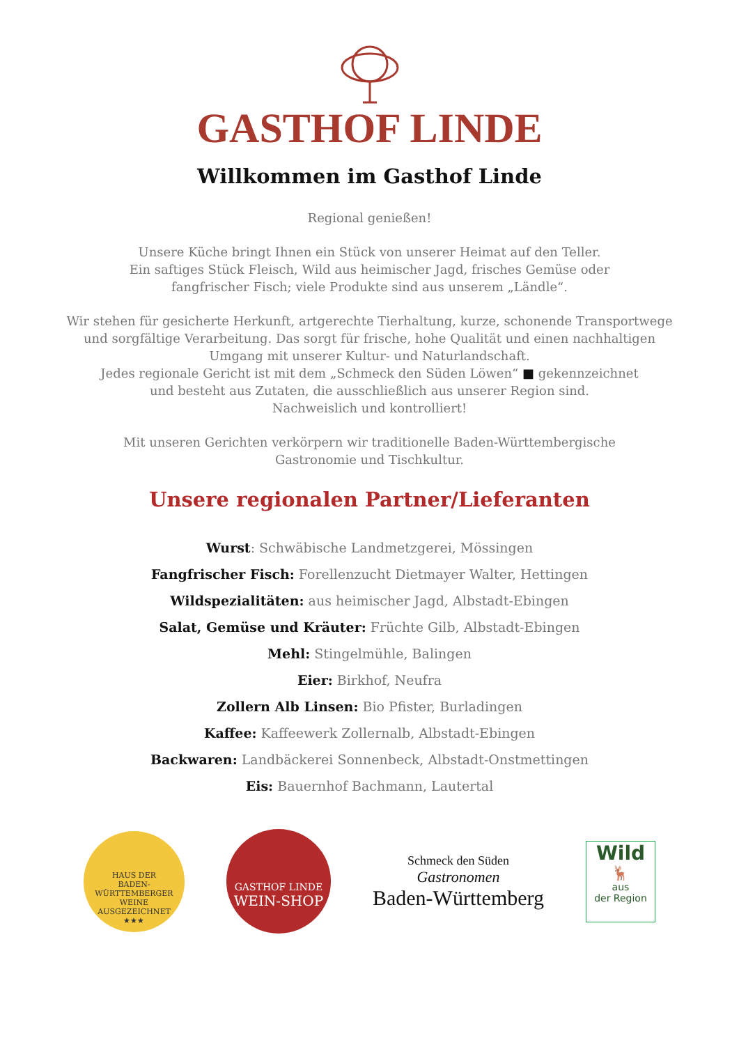GASTHOF LINDE
Willkommen im Gasthof Linde
Regional genießen!
Unsere Küche bringt Ihnen ein Stück von unserer Heimat auf den Teller.
Ein saftiges Stück Fleisch, Wild aus heimischer Jagd, frisches Gemüse oder
fangfrischer Fisch; viele Produkte sind aus unserem „Ländle“.
Wir stehen für gesicherte Herkunft, artgerechte Tierhaltung, kurze, schonende Transportwege
und sorgfältige Verarbeitung. Das sorgt für frische, hohe Qualität und einen nachhaltigen
Umgang mit unserer Kultur- und Naturlandschaft.
Jedes regionale Gericht ist mit dem „Schmeck den Süden Löwen“ ■ gekennzeichnet
und besteht aus Zutaten, die ausschließlich aus unserer Region sind.
Nachweislich und kontrolliert!
Mit unseren Gerichten verkörpern wir traditionelle Baden-Württembergische
Gastronomie und Tischkultur.
Unsere regionalen Partner/Lieferanten
Wurst: Schwäbische Landmetzgerei, Mössingen
Fangfrischer Fisch: Forellenzucht Dietmayer Walter, Hettingen
Wildspezialitäten: aus heimischer Jagd, Albstadt-Ebingen
Salat, Gemüse und Kräuter: Früchte Gilb, Albstadt-Ebingen
Mehl: Stingelmühle, Balingen
Eier: Birkhof, Neufra
Zollern Alb Linsen: Bio Pfister, Burladingen
Kaffee: Kaffeewerk Zollernalb, Albstadt-Ebingen
Backwaren: Landbäckerei Sonnenbeck, Albstadt-Onstmettingen
Eis: Bauernhof Bachmann, Lautertal
HAUS DER
BADEN-WÜRTTEMBERGER
WEINE
AUSGEZEICHNET
★★★
GASTHOF LINDE
WEIN-SHOP
Schmeck den Süden
Gastronomen
Baden-Württemberg
Wild
🦌
aus
der Region